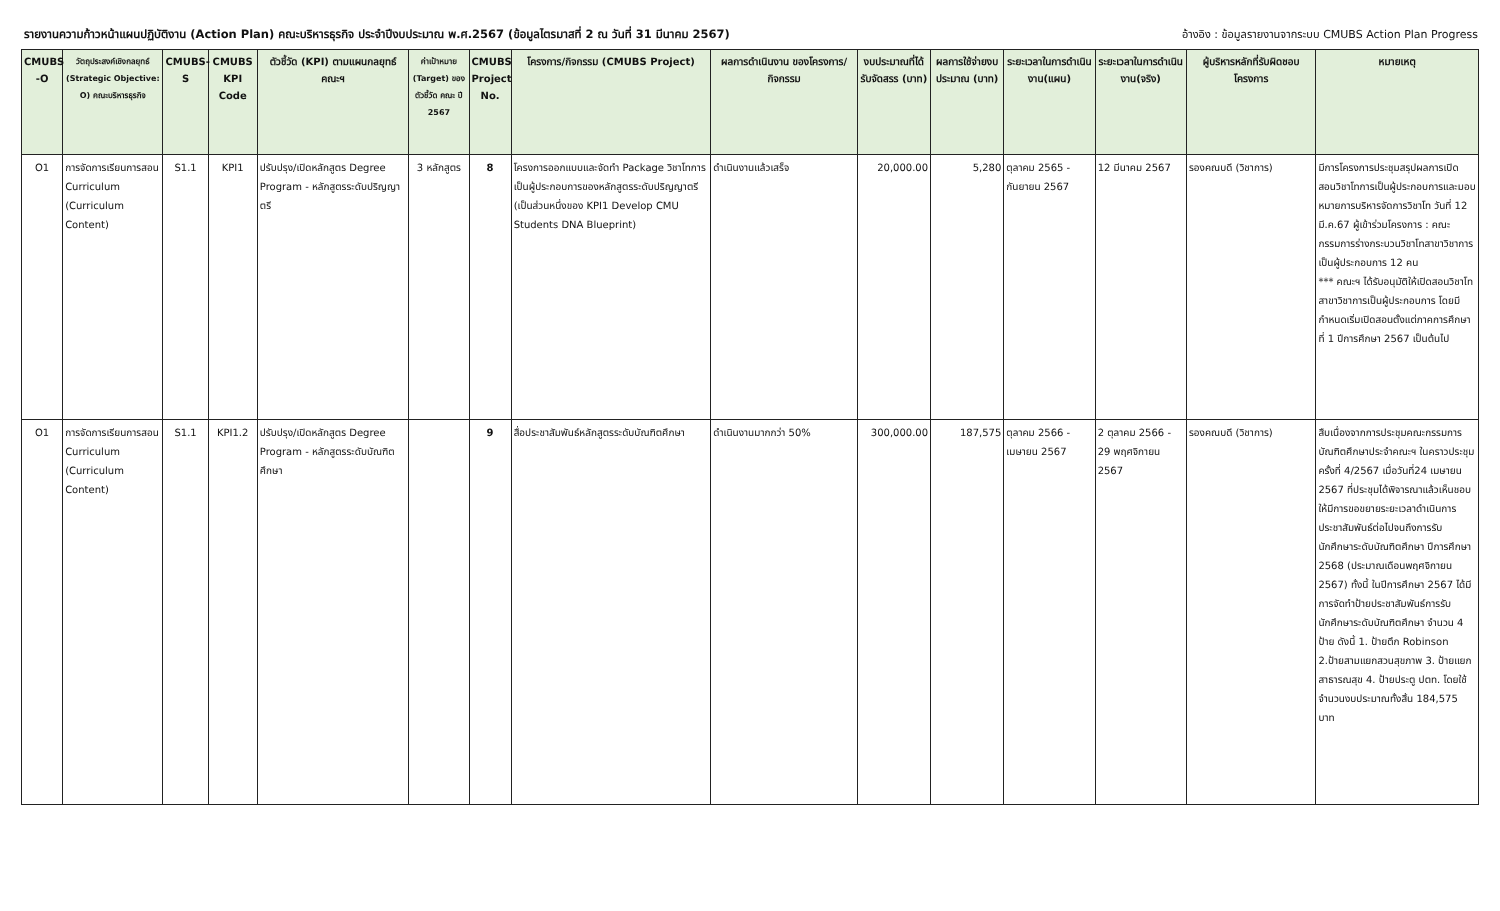รายงานความก้าวหน้าแผนปฏิบัติงาน (Action Plan) คณะบริหารธุรกิจ ประจำปีงบประมาณ พ.ศ.2567 (ข้อมูลไตรมาสที่ 2 ณ วันที่ 31 มีนาคม 2567)
อ้างอิง : ข้อมูลรายงานจากระบบ CMUBS Action Plan Progress
| CMUBS -O | วัตถุประสงค์เชิงกลยุทธ์ (Strategic Objective: O) คณะบริหารธุรกิจ | CMUBS-S | CMUBS KPI Code | ตัวชี้วัด (KPI) ตามแผนกลยุทธ์คณะฯ | ค่าเป้าหมาย (Target) ของตัวชี้วัด คณะ ปี 2567 | CMUBS Project No. | โครงการ/กิจกรรม (CMUBS Project) | ผลการดำเนินงาน ของโครงการ/กิจกรรม | งบประมาณที่ได้รับจัดสรร (บาท) | ผลการใช้จ่ายงบประมาณ (บาท) | ระยะเวลาในการดำเนินงาน(แผน) | ระยะเวลาในการดำเนินงาน(จริง) | ผู้บริหารหลักที่รับผิดชอบโครงการ | หมายเหตุ |
| --- | --- | --- | --- | --- | --- | --- | --- | --- | --- | --- | --- | --- | --- | --- |
| O1 | การจัดการเรียนการสอน Curriculum (Curriculum Content) | S1.1 | KPI1 | ปรับปรุง/เปิดหลักสูตร Degree Program - หลักสูตรระดับปริญญาตรี | 3 หลักสูตร | 8 | โครงการออกแบบและจัดทำ Package วิชาโทการเป็นผู้ประกอบการของหลักสูตรระดับปริญญาตรี (เป็นส่วนหนึ่งของ KPI1 Develop CMU Students DNA Blueprint) | ดำเนินงานแล้วเสร็จ | 20,000.00 | 5,280 | ตุลาคม 2565 - กันยายน 2567 | 12 มีนาคม 2567 | รองคณบดี (วิชาการ) | มีการโครงการประชุมสรุปผลการเปิดสอนวิชาโทการเป็นผู้ประกอบการและมอบหมายการบริหารจัดการวิชาโท วันที่ 12 มี.ค.67 ผู้เข้าร่วมโครงการ : คณะกรรมการร่างกระบวนวิชาโทสาขาวิชาการเป็นผู้ประกอบการ 12 คน *** คณะฯ ได้รับอนุมัติให้เปิดสอนวิชาโท สาขาวิชาการเป็นผู้ประกอบการ โดยมีกำหนดเริ่มเปิดสอนตั้งแต่ภาคการศึกษาที่ 1 ปีการศึกษา 2567 เป็นต้นไป |
| O1 | การจัดการเรียนการสอน Curriculum (Curriculum Content) | S1.1 | KPI1.2 | ปรับปรุง/เปิดหลักสูตร Degree Program - หลักสูตรระดับบัณฑิตศึกษา | | 9 | สื่อประชาสัมพันธ์หลักสูตรระดับบัณฑิตศึกษา | ดำเนินงานมากกว่า 50% | 300,000.00 | 187,575 | ตุลาคม 2566 - เมษายน 2567 | 2 ตุลาคม 2566 - 29 พฤศจิกายน 2567 | รองคณบดี (วิชาการ) | สืบเนื่องจากการประชุมคณะกรรมการบัณฑิตศึกษาประจำคณะฯ ในคราวประชุมครั้งที่ 4/2567 เมื่อวันที่24 เมษายน 2567 ที่ประชุมได้พิจารณาแล้วเห็นชอบให้มีการขอขยายระยะเวลาดำเนินการประชาสัมพันธ์ต่อไปจนถึงการรับนักศึกษาระดับบัณฑิตศึกษา ปีการศึกษา 2568 (ประมาณเดือนพฤศจิกายน 2567) ทั้งนี้ ในปีการศึกษา 2567 ได้มีการจัดทำป้ายประชาสัมพันธ์การรับนักศึกษาระดับบัณฑิตศึกษา จำนวน 4 ป้าย ดังนี้ 1. ป้ายตึก Robinson 2.ป้ายสามแยกสวนสุขภาพ 3. ป้ายแยกสาธารณสุข 4. ป้ายประตู ปตท. โดยใช้จำนวนงบประมาณทั้งสิ้น 184,575 บาท |